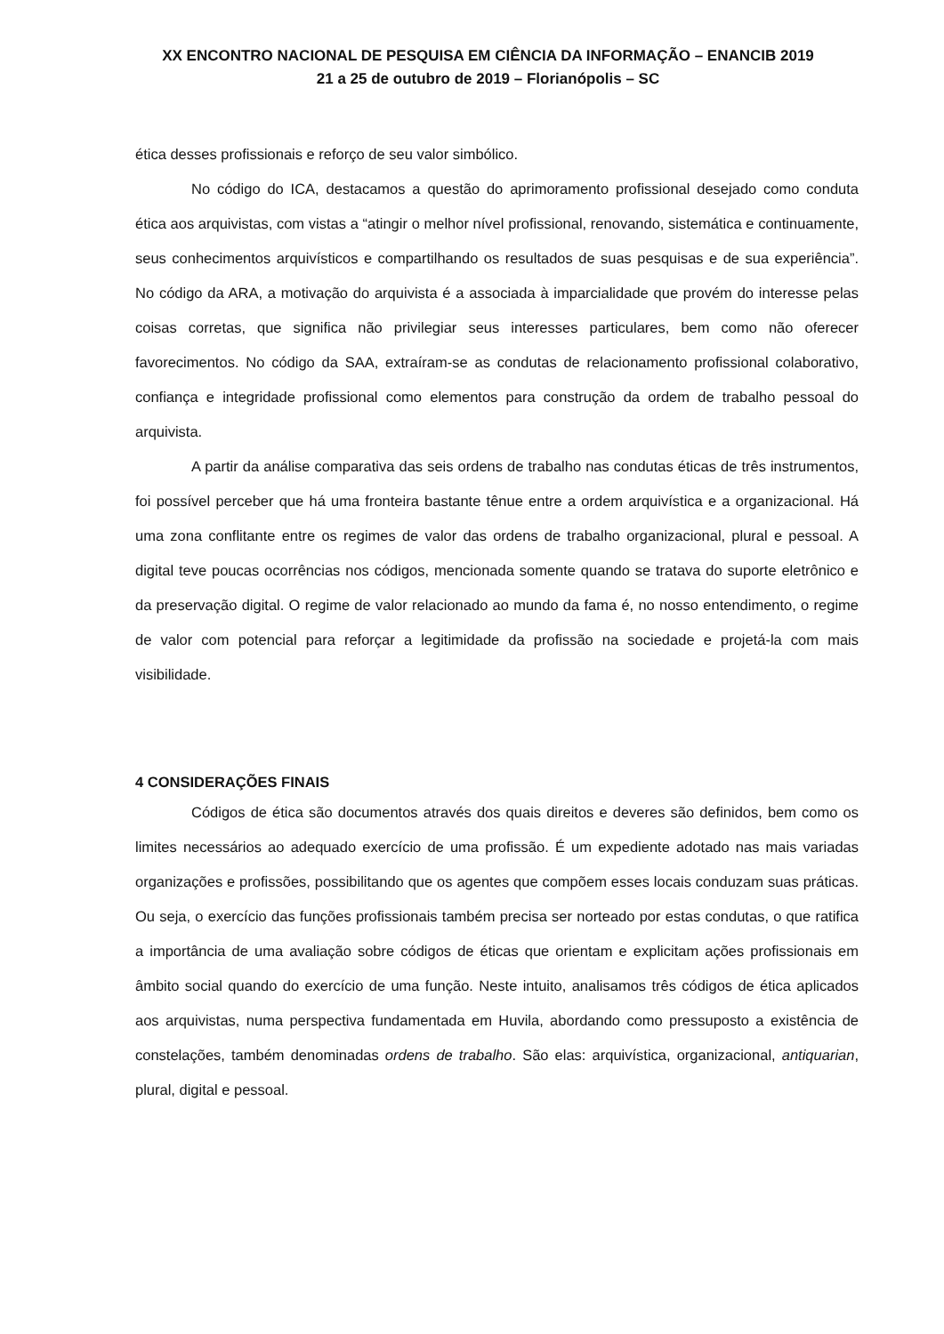XX ENCONTRO NACIONAL DE PESQUISA EM CIÊNCIA DA INFORMAÇÃO – ENANCIB 2019
21 a 25 de outubro de 2019 – Florianópolis – SC
ética desses profissionais e reforço de seu valor simbólico.
No código do ICA, destacamos a questão do aprimoramento profissional desejado como conduta ética aos arquivistas, com vistas a “atingir o melhor nível profissional, renovando, sistemática e continuamente, seus conhecimentos arquivísticos e compartilhando os resultados de suas pesquisas e de sua experiência”. No código da ARA, a motivação do arquivista é a associada à imparcialidade que provém do interesse pelas coisas corretas, que significa não privilegiar seus interesses particulares, bem como não oferecer favorecimentos. No código da SAA, extraíram-se as condutas de relacionamento profissional colaborativo, confiança e integridade profissional como elementos para construção da ordem de trabalho pessoal do arquivista.
A partir da análise comparativa das seis ordens de trabalho nas condutas éticas de três instrumentos, foi possível perceber que há uma fronteira bastante tênue entre a ordem arquivística e a organizacional. Há uma zona conflitante entre os regimes de valor das ordens de trabalho organizacional, plural e pessoal. A digital teve poucas ocorrências nos códigos, mencionada somente quando se tratava do suporte eletrônico e da preservação digital. O regime de valor relacionado ao mundo da fama é, no nosso entendimento, o regime de valor com potencial para reforçar a legitimidade da profissão na sociedade e projetá-la com mais visibilidade.
4 CONSIDERAÇÕES FINAIS
Códigos de ética são documentos através dos quais direitos e deveres são definidos, bem como os limites necessários ao adequado exercício de uma profissão. É um expediente adotado nas mais variadas organizações e profissões, possibilitando que os agentes que compõem esses locais conduzam suas práticas. Ou seja, o exercício das funções profissionais também precisa ser norteado por estas condutas, o que ratifica a importância de uma avaliação sobre códigos de éticas que orientam e explicitam ações profissionais em âmbito social quando do exercício de uma função. Neste intuito, analisamos três códigos de ética aplicados aos arquivistas, numa perspectiva fundamentada em Huvila, abordando como pressuposto a existência de constelações, também denominadas ordens de trabalho. São elas: arquivística, organizacional, antiquarian, plural, digital e pessoal.